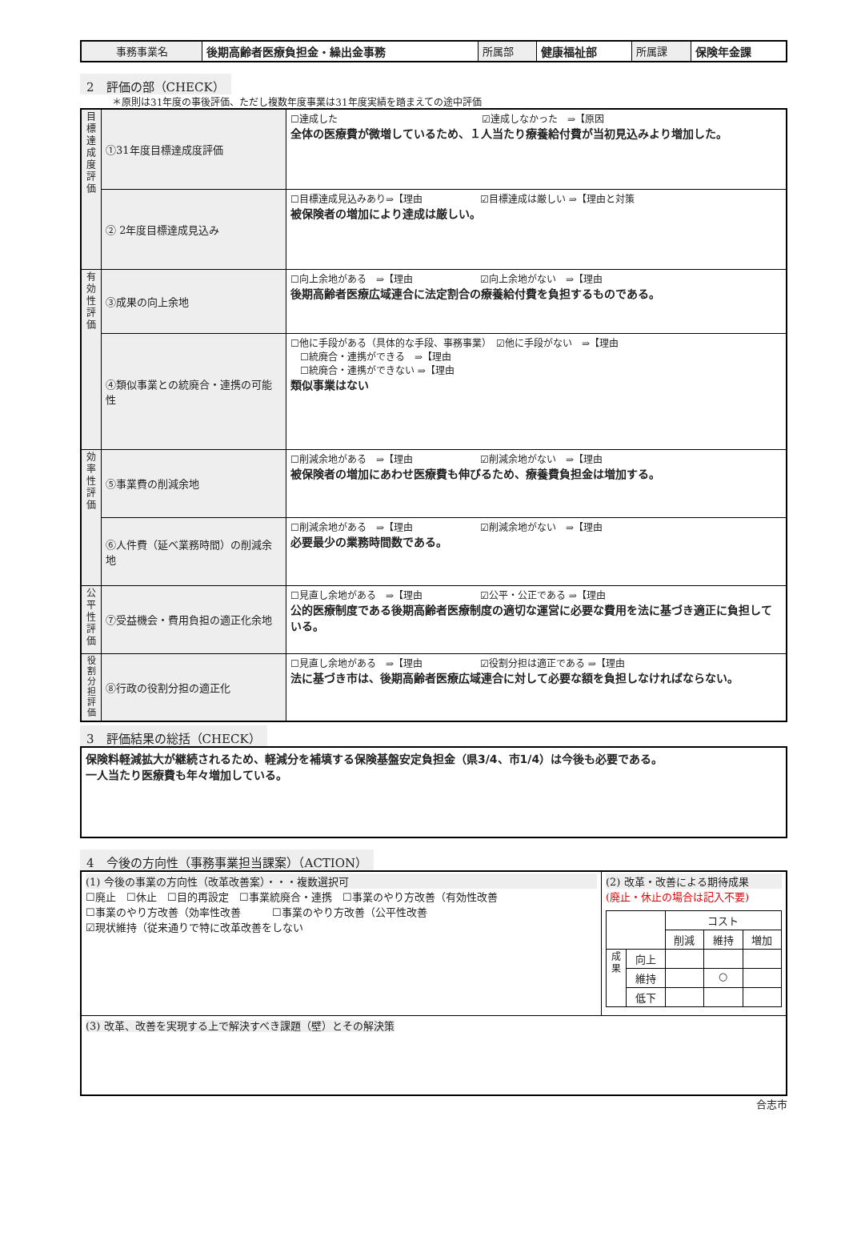| 事務事業名 | 後期高齢者医療負担金・繰出金事務 | 所属部 | 健康福祉部 | 所属課 | 保険年金課 |
2　評価の部（CHECK）
＊原則は31年度の事後評価、ただし複数年度事業は31年度実績を踏まえての途中評価
| 目標達成度評価 | ①31年度目標達成度評価 | ☐達成した ☑達成しなかった ⇒【原因 全体の医療費が微増しているため、１人当たり療養給付費が当初見込みより増加した。 |
| | ② 2年度目標達成見込み | ☐目標達成見込みあり⇒【理由 ☑目標達成は厳しい ⇒【理由と対策 被保険者の増加により達成は厳しい。 |
| 有効性評価 | ③成果の向上余地 | ☐向上余地がある ⇒【理由 ☑向上余地がない ⇒【理由 後期高齢者医療広域連合に法定割合の療養給付費を負担するものである。 |
| | ④類似事業との統廃合・連携の可能性 | ☐他に手段がある（具体的な手段、事務事業） ☑他に手段がない ⇒【理由 ☐統廃合・連携ができる ⇒【理由 ☐統廃合・連携ができない ⇒【理由 類似事業はない |
| 効率性評価 | ⑤事業費の削減余地 | ☐削減余地がある ⇒【理由 ☑削減余地がない ⇒【理由 被保険者の増加にあわせ医療費も伸びるため、療養費負担金は増加する。 |
| | ⑥人件費（延べ業務時間）の削減余地 | ☐削減余地がある ⇒【理由 ☑削減余地がない ⇒【理由 必要最少の業務時間数である。 |
| 公平性評価 | ⑦受益機会・費用負担の適正化余地 | ☐見直し余地がある ⇒【理由 ☑公平・公正である ⇒【理由 公的医療制度である後期高齢者医療制度の適切な運営に必要な費用を法に基づき適正に負担している。 |
| 役割分担評価 | ⑧行政の役割分担の適正化 | ☐見直し余地がある ⇒【理由 ☑役割分担は適正である ⇒【理由 法に基づき市は、後期高齢者医療広域連合に対して必要な額を負担しなければならない。 |
3　評価結果の総括（CHECK）
保険料軽減拡大が継続されるため、軽減分を補填する保険基盤安定負担金（県3/4、市1/4）は今後も必要である。
一人当たり医療費も年々増加している。
4　今後の方向性（事務事業担当課案）（ACTION）
| (1) 今後の事業の方向性（改革改善案）・・・複数選択可 ☐廃止 ☐休止 ☐目的再設定 ☐事業統廃合・連携 ☐事業のやり方改善（有効性改善 ☐事業のやり方改善（効率性改善 ☐事業のやり方改善（公平性改善 ☑現状維持（従来通りで特に改革改善をしない | (2) 改革・改善による期待成果 (廃止・休止の場合は記入不要) / / / コスト / / / / / / 削減 / 維持 / 増加 / / 成果 / 向上 / / / / / / 維持 / / ○ / / / / 低下 / / / / |
| (3) 改革、改善を実現する上で解決すべき課題（壁）とその解決策 | |
合志市